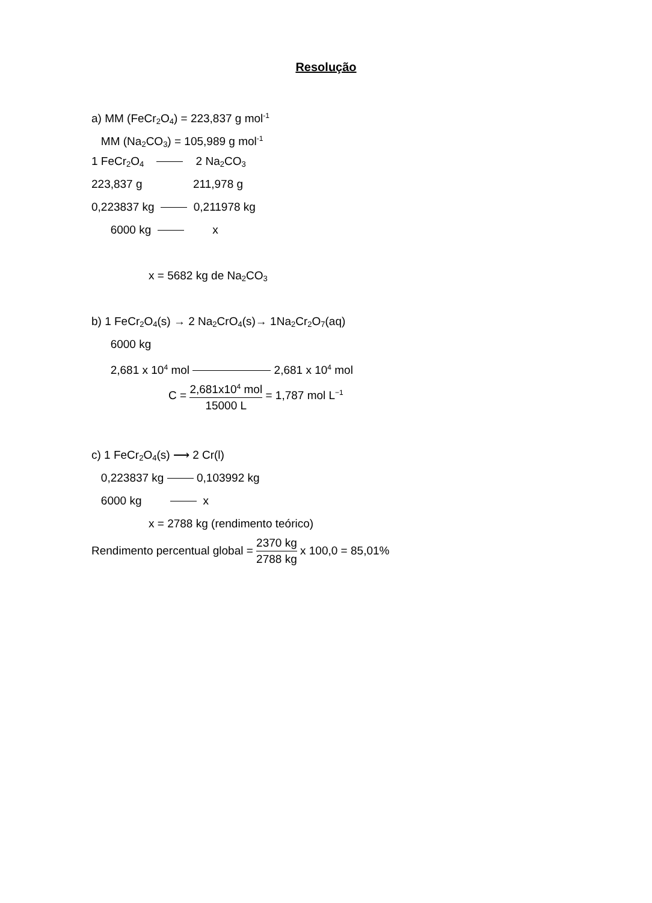Resolução
a) MM (FeCr<sub>2</sub>O<sub>4</sub>) = 223,837 g mol<sup>-1</sup>
MM (Na<sub>2</sub>CO<sub>3</sub>) = 105,989 g mol<sup>-1</sup>
1 FeCr<sub>2</sub>O<sub>4</sub> 2 Na<sub>2</sub>CO<sub>3</sub>
223,837 g 211,978 g
0,223837 kg 0,211978 kg
6000 kg x
x = 5682 kg de Na<sub>2</sub>CO<sub>3</sub>
b) 1 FeCr<sub>2</sub>O<sub>4</sub>(s) → 2 Na<sub>2</sub>CrO<sub>4</sub>(s)→ 1Na<sub>2</sub>Cr<sub>2</sub>O<sub>7</sub>(aq)
6000 kg
2,681 x 10<sup>4</sup> mol 2,681 x 10<sup>4</sup> mol
C = 2,681x10<sup>4</sup> mol 15000 L = 1,787 mol L<sup>−1</sup>
c) 1 FeCr<sub>2</sub>O<sub>4</sub>(s) ⟶ 2 Cr(l)
0,223837 kg 0,103992 kg
6000 kg x
x = 2788 kg (rendimento teórico)
Rendimento percentual global = 2370 kg 2788 kg x 100,0 = 85,01%